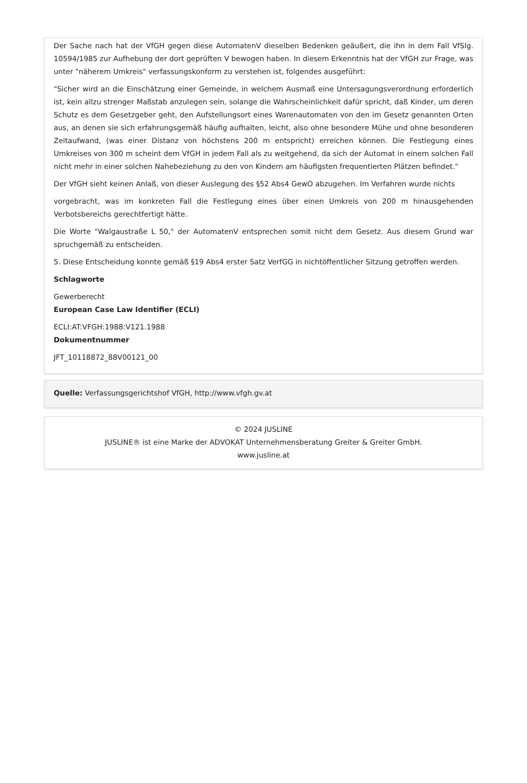Der Sache nach hat der VfGH gegen diese AutomatenV dieselben Bedenken geäußert, die ihn in dem Fall VfSlg. 10594/1985 zur Aufhebung der dort geprüften V bewogen haben. In diesem Erkenntnis hat der VfGH zur Frage, was unter "näherem Umkreis" verfassungskonform zu verstehen ist, folgendes ausgeführt:
"Sicher wird an die Einschätzung einer Gemeinde, in welchem Ausmaß eine Untersagungsverordnung erforderlich ist, kein allzu strenger Maßstab anzulegen sein, solange die Wahrscheinlichkeit dafür spricht, daß Kinder, um deren Schutz es dem Gesetzgeber geht, den Aufstellungsort eines Warenautomaten von den im Gesetz genannten Orten aus, an denen sie sich erfahrungsgemäß häufig aufhalten, leicht, also ohne besondere Mühe und ohne besonderen Zeitaufwand, (was einer Distanz von höchstens 200 m entspricht) erreichen können. Die Festlegung eines Umkreises von 300 m scheint dem VfGH in jedem Fall als zu weitgehend, da sich der Automat in einem solchen Fall nicht mehr in einer solchen Nahebeziehung zu den von Kindern am häufigsten frequentierten Plätzen befindet."
Der VfGH sieht keinen Anlaß, von dieser Auslegung des §52 Abs4 GewO abzugehen. Im Verfahren wurde nichts
vorgebracht, was im konkreten Fall die Festlegung eines über einen Umkreis von 200 m hinausgehenden Verbotsbereichs gerechtfertigt hätte.
Die Worte "Walgaustraße L 50," der AutomatenV entsprechen somit nicht dem Gesetz. Aus diesem Grund war spruchgemäß zu entscheiden.
5. Diese Entscheidung konnte gemäß §19 Abs4 erster Satz VerfGG in nichtöffentlicher Sitzung getroffen werden.
Schlagworte
Gewerberecht
European Case Law Identifier (ECLI)
ECLI:AT:VFGH:1988:V121.1988
Dokumentnummer
JFT_10118872_88V00121_00
Quelle: Verfassungsgerichtshof VfGH, http://www.vfgh.gv.at
© 2024 JUSLINE
JUSLINE® ist eine Marke der ADVOKAT Unternehmensberatung Greiter & Greiter GmbH.
www.jusline.at